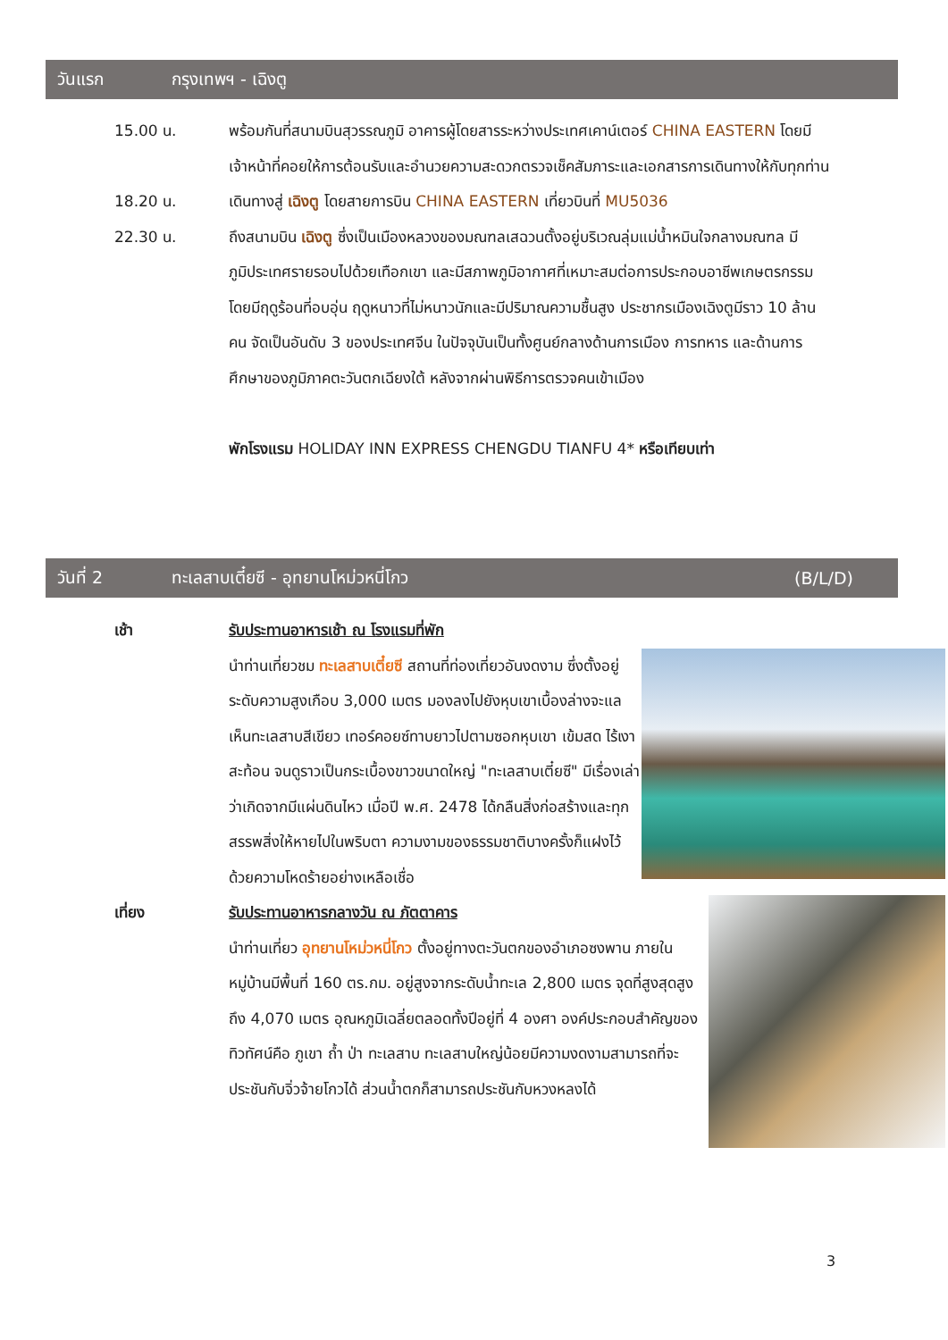วันแรก กรุงเทพฯ - เฉิงตู
15.00 น. พร้อมกันที่สนามบินสุวรรณภูมิ อาคารผู้โดยสารระหว่างประเทศเคาน์เตอร์ CHINA EASTERN โดยมีเจ้าหน้าที่คอยให้การต้อนรับและอำนวยความสะดวกตรวจเช็คสัมภาระและเอกสารการเดินทางให้กับทุกท่าน
18.20 น. เดินทางสู่ เฉิงตู โดยสายการบิน CHINA EASTERN เที่ยวบินที่ MU5036
22.30 น. ถึงสนามบิน เฉิงตู ซึ่งเป็นเมืองหลวงของมณฑลเสฉวนตั้งอยู่บริเวณลุ่มแม่น้ำหมินใจกลางมณฑล มีภูมิประเทศรายรอบไปด้วยเทือกเขา และมีสภาพภูมิอากาศที่เหมาะสมต่อการประกอบอาชีพเกษตรกรรม โดยมีฤดูร้อนที่อบอุ่น ฤดูหนาวที่ไม่หนาวนักและมีปริมาณความชื้นสูง ประชากรเมืองเฉิงตูมีราว 10 ล้านคน จัดเป็นอันดับ 3 ของประเทศจีน ในปัจจุบันเป็นทั้งศูนย์กลางด้านการเมือง การทหาร และด้านการศึกษาของภูมิภาคตะวันตกเฉียงใต้ หลังจากผ่านพิธีการตรวจคนเข้าเมือง
พักโรงแรม HOLIDAY INN EXPRESS CHENGDU TIANFU 4* หรือเทียบเท่า
วันที่ 2 ทะเลสาบเตี๋ยซี - อุทยานโหม่วหนี่โกว (B/L/D)
เช้า รับประทานอาหารเช้า ณ โรงแรมที่พัก
นำท่านเที่ยวชม ทะเลสาบเตี๋ยซี สถานที่ท่องเที่ยวอันงดงาม ซึ่งตั้งอยู่ระดับความสูงเกือบ 3,000 เมตร มองลงไปยังหุบเขาเบื้องล่างจะแลเห็นทะเลสาบสีเขียว เทอร์คอยซ์ทาบยาวไปตามซอกหุบเขา เข้มสด ไร้เงาสะท้อน จนดูราวเป็นกระเบื้องขาวขนาดใหญ่ "ทะเลสาบเตี๋ยซี" มีเรื่องเล่าว่าเกิดจากมีแผ่นดินไหว เมื่อปี พ.ศ. 2478 ได้กลืนสิ่งก่อสร้างและทุกสรรพสิ่งให้หายไปในพริบตา ความงามของธรรมชาติบางครั้งก็แฝงไว้ด้วยความโหดร้ายอย่างเหลือเชื่อ
เที่ยง รับประทานอาหารกลางวัน ณ ภัตตาคาร
นำท่านเที่ยว อุทยานโหม่วหนี่โกว ตั้งอยู่ทางตะวันตกของอำเภอซงพาน ภายในหมู่บ้านมีพื้นที่ 160 ตร.กม. อยู่สูงจากระดับน้ำทะเล 2,800 เมตร จุดที่สูงสุดสูงถึง 4,070 เมตร อุณหภูมิเฉลี่ยตลอดทั้งปีอยู่ที่ 4 องศา องค์ประกอบสำคัญของทิวทัศน์คือ ภูเขา ถ้ำ ป่า ทะเลสาบ ทะเลสาบใหญ่น้อยมีความงดงามสามารถที่จะประชันกับจิ่วจ้ายโกวได้ ส่วนน้ำตกก็สามารถประชันกับหวงหลงได้
3